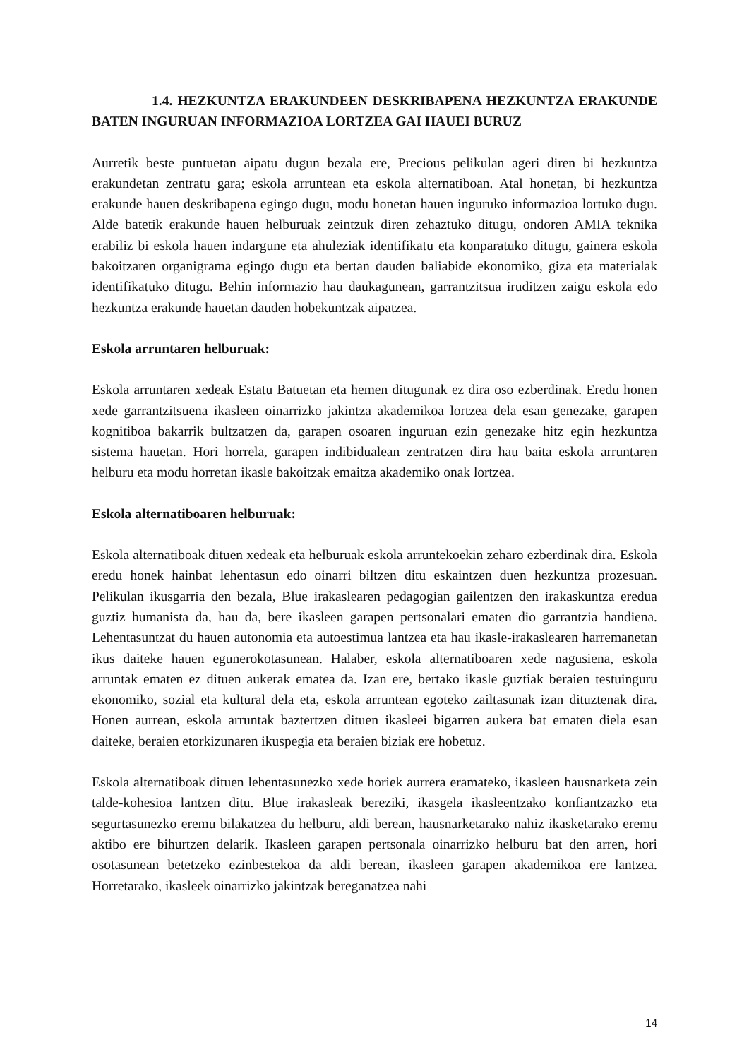1.4. HEZKUNTZA ERAKUNDEEN DESKRIBAPENA HEZKUNTZA ERAKUNDE BATEN INGURUAN INFORMAZIOA LORTZEA GAI HAUEI BURUZ
Aurretik beste puntuetan aipatu dugun bezala ere, Precious pelikulan ageri diren bi hezkuntza erakundetan zentratu gara; eskola arruntean eta eskola alternatiboan. Atal honetan, bi hezkuntza erakunde hauen deskribapena egingo dugu, modu honetan hauen inguruko informazioa lortuko dugu. Alde batetik erakunde hauen helburuak zeintzuk diren zehaztuko ditugu, ondoren AMIA teknika erabiliz bi eskola hauen indargune eta ahuleziak identifikatu eta konparatuko ditugu, gainera eskola bakoitzaren organigrama egingo dugu eta bertan dauden baliabide ekonomiko, giza eta materialak identifikatuko ditugu. Behin informazio hau daukagunean, garrantzitsua iruditzen zaigu eskola edo hezkuntza erakunde hauetan dauden hobekuntzak aipatzea.
Eskola arruntaren helburuak:
Eskola arruntaren xedeak Estatu Batuetan eta hemen ditugunak ez dira oso ezberdinak. Eredu honen xede garrantzitsuena ikasleen oinarrizko jakintza akademikoa lortzea dela esan genezake, garapen kognitiboa bakarrik bultzatzen da, garapen osoaren inguruan ezin genezake hitz egin hezkuntza sistema hauetan. Hori horrela, garapen indibidualean zentratzen dira hau baita eskola arruntaren helburu eta modu horretan ikasle bakoitzak emaitza akademiko onak lortzea.
Eskola alternatiboaren helburuak:
Eskola alternatiboak dituen xedeak eta helburuak eskola arruntekoekin zeharo ezberdinak dira. Eskola eredu honek hainbat lehentasun edo oinarri biltzen ditu eskaintzen duen hezkuntza prozesuan. Pelikulan ikusgarria den bezala, Blue irakaslearen pedagogian gailentzen den irakaskuntza eredua guztiz humanista da, hau da, bere ikasleen garapen pertsonalari ematen dio garrantzia handiena. Lehentasuntzat du hauen autonomia eta autoestimua lantzea eta hau ikasle-irakaslearen harremanetan ikus daiteke hauen egunerokotasunean. Halaber, eskola alternatiboaren xede nagusiena, eskola arruntak ematen ez dituen aukerak ematea da. Izan ere, bertako ikasle guztiak beraien testuinguru ekonomiko, sozial eta kultural dela eta, eskola arruntean egoteko zailtasunak izan dituztenak dira. Honen aurrean, eskola arruntak baztertzen dituen ikasleei bigarren aukera bat ematen diela esan daiteke, beraien etorkizunaren ikuspegia eta beraien biziak ere hobetuz.
Eskola alternatiboak dituen lehentasunezko xede horiek aurrera eramateko, ikasleen hausnarketa zein talde-kohesioa lantzen ditu. Blue irakasleak bereziki, ikasgela ikasleentzako konfiantzazko eta segurtasunezko eremu bilakatzea du helburu, aldi berean, hausnarketarako nahiz ikasketarako eremu aktibo ere bihurtzen delarik. Ikasleen garapen pertsonala oinarrizko helburu bat den arren, hori osotasunean betetzeko ezinbestekoa da aldi berean, ikasleen garapen akademikoa ere lantzea. Horretarako, ikasleek oinarrizko jakintzak bereganatzea nahi
14